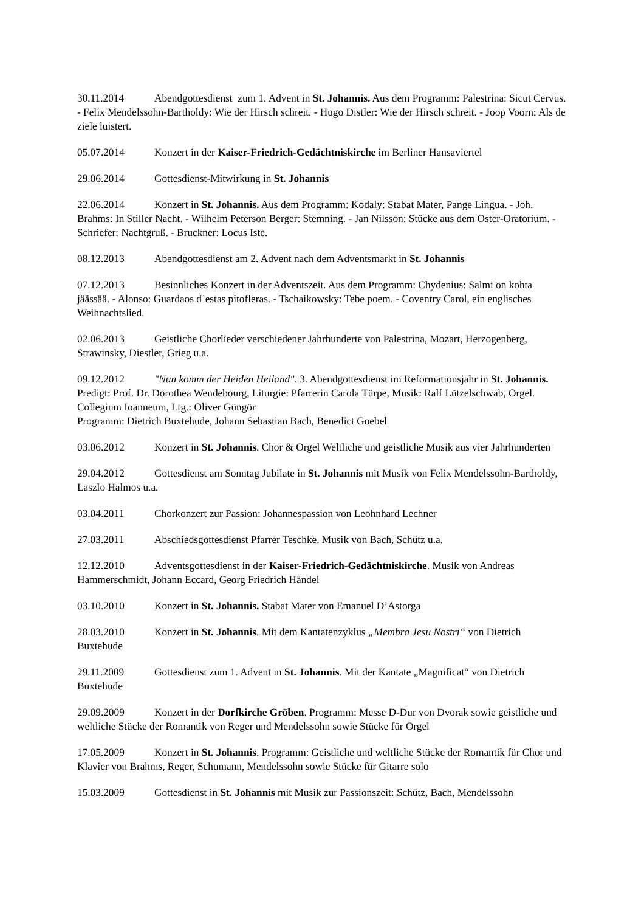30.11.2014 Abendgottesdienst zum 1. Advent in St. Johannis. Aus dem Programm: Palestrina: Sicut Cervus. - Felix Mendelssohn-Bartholdy: Wie der Hirsch schreit. - Hugo Distler: Wie der Hirsch schreit. - Joop Voorn: Als de ziele luistert.
05.07.2014 Konzert in der Kaiser-Friedrich-Gedächtniskirche im Berliner Hansaviertel
29.06.2014 Gottesdienst-Mitwirkung in St. Johannis
22.06.2014 Konzert in St. Johannis. Aus dem Programm: Kodaly: Stabat Mater, Pange Lingua. - Joh. Brahms: In Stiller Nacht. - Wilhelm Peterson Berger: Stemning. - Jan Nilsson: Stücke aus dem Oster-Oratorium. - Schriefer: Nachtgruß. - Bruckner: Locus Iste.
08.12.2013 Abendgottesdienst am 2. Advent nach dem Adventsmarkt in St. Johannis
07.12.2013 Besinnliches Konzert in der Adventszeit. Aus dem Programm: Chydenius: Salmi on kohta jäässää. - Alonso: Guardaos d`estas pitofleras. - Tschaikowsky: Tebe poem. - Coventry Carol, ein englisches Weihnachtslied.
02.06.2013 Geistliche Chorlieder verschiedener Jahrhunderte von Palestrina, Mozart, Herzogenberg, Strawinsky, Diestler, Grieg u.a.
09.12.2012 "Nun komm der Heiden Heiland". 3. Abendgottesdienst im Reformationsjahr in St. Johannis. Predigt: Prof. Dr. Dorothea Wendebourg, Liturgie: Pfarrerin Carola Türpe, Musik: Ralf Lützelschwab, Orgel. Collegium Ioanneum, Ltg.: Oliver Güngör
Programm: Dietrich Buxtehude, Johann Sebastian Bach, Benedict Goebel
03.06.2012 Konzert in St. Johannis. Chor & Orgel Weltliche und geistliche Musik aus vier Jahrhunderten
29.04.2012 Gottesdienst am Sonntag Jubilate in St. Johannis mit Musik von Felix Mendelssohn-Bartholdy, Laszlo Halmos u.a.
03.04.2011 Chorkonzert zur Passion: Johannespassion von Leohnhard Lechner
27.03.2011 Abschiedsgottesdienst Pfarrer Teschke. Musik von Bach, Schütz u.a.
12.12.2010 Adventsgottesdienst in der Kaiser-Friedrich-Gedächtniskirche. Musik von Andreas Hammerschmidt, Johann Eccard, Georg Friedrich Händel
03.10.2010 Konzert in St. Johannis. Stabat Mater von Emanuel D’Astorga
28.03.2010 Konzert in St. Johannis. Mit dem Kantatenzyklus „Membra Jesu Nostri“ von Dietrich Buxtehude
29.11.2009 Gottesdienst zum 1. Advent in St. Johannis. Mit der Kantate „Magnificat“ von Dietrich Buxtehude
29.09.2009 Konzert in der Dorfkirche Gröben. Programm: Messe D-Dur von Dvorak sowie geistliche und weltliche Stücke der Romantik von Reger und Mendelssohn sowie Stücke für Orgel
17.05.2009 Konzert in St. Johannis. Programm: Geistliche und weltliche Stücke der Romantik für Chor und Klavier von Brahms, Reger, Schumann, Mendelssohn sowie Stücke für Gitarre solo
15.03.2009 Gottesdienst in St. Johannis mit Musik zur Passionszeit: Schütz, Bach, Mendelssohn